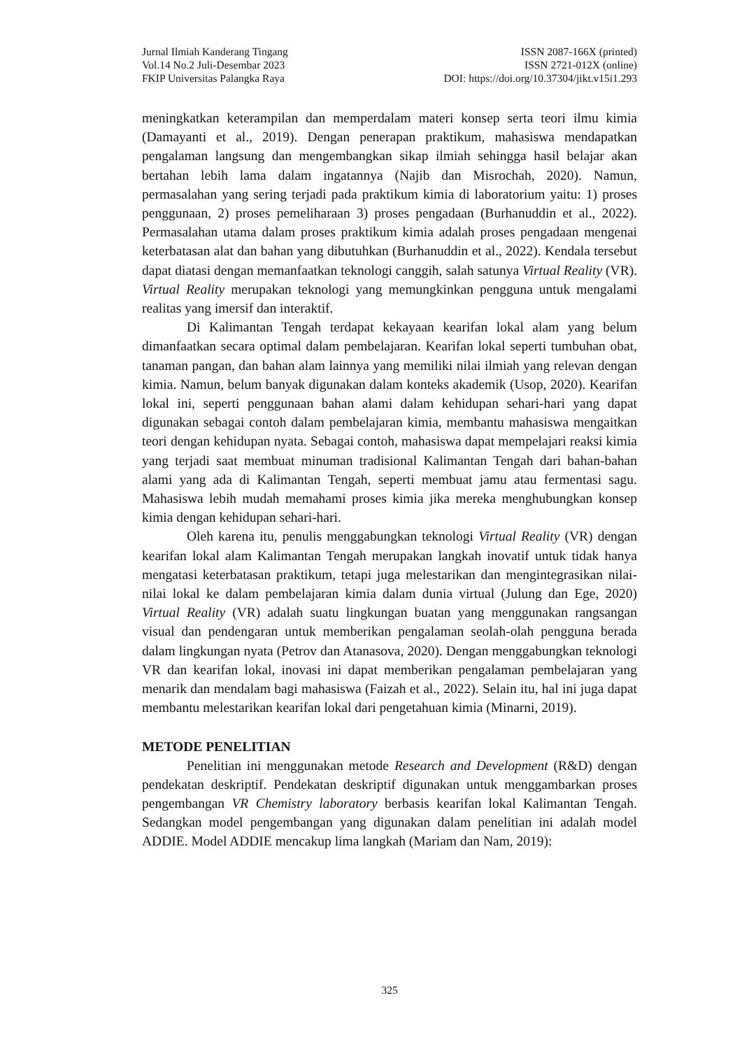Jurnal Ilmiah Kanderang Tingang
Vol.14 No.2 Juli-Desembar 2023
FKIP Universitas Palangka Raya
ISSN 2087-166X (printed)
ISSN 2721-012X (online)
DOI: https://doi.org/10.37304/jikt.v15i1.293
meningkatkan keterampilan dan memperdalam materi konsep serta teori ilmu kimia (Damayanti et al., 2019). Dengan penerapan praktikum, mahasiswa mendapatkan pengalaman langsung dan mengembangkan sikap ilmiah sehingga hasil belajar akan bertahan lebih lama dalam ingatannya (Najib dan Misrochah, 2020). Namun, permasalahan yang sering terjadi pada praktikum kimia di laboratorium yaitu: 1) proses penggunaan, 2) proses pemeliharaan 3) proses pengadaan (Burhanuddin et al., 2022). Permasalahan utama dalam proses praktikum kimia adalah proses pengadaan mengenai keterbatasan alat dan bahan yang dibutuhkan (Burhanuddin et al., 2022). Kendala tersebut dapat diatasi dengan memanfaatkan teknologi canggih, salah satunya Virtual Reality (VR). Virtual Reality merupakan teknologi yang memungkinkan pengguna untuk mengalami realitas yang imersif dan interaktif.
Di Kalimantan Tengah terdapat kekayaan kearifan lokal alam yang belum dimanfaatkan secara optimal dalam pembelajaran. Kearifan lokal seperti tumbuhan obat, tanaman pangan, dan bahan alam lainnya yang memiliki nilai ilmiah yang relevan dengan kimia. Namun, belum banyak digunakan dalam konteks akademik (Usop, 2020). Kearifan lokal ini, seperti penggunaan bahan alami dalam kehidupan sehari-hari yang dapat digunakan sebagai contoh dalam pembelajaran kimia, membantu mahasiswa mengaitkan teori dengan kehidupan nyata. Sebagai contoh, mahasiswa dapat mempelajari reaksi kimia yang terjadi saat membuat minuman tradisional Kalimantan Tengah dari bahan-bahan alami yang ada di Kalimantan Tengah, seperti membuat jamu atau fermentasi sagu. Mahasiswa lebih mudah memahami proses kimia jika mereka menghubungkan konsep kimia dengan kehidupan sehari-hari.
Oleh karena itu, penulis menggabungkan teknologi Virtual Reality (VR) dengan kearifan lokal alam Kalimantan Tengah merupakan langkah inovatif untuk tidak hanya mengatasi keterbatasan praktikum, tetapi juga melestarikan dan mengintegrasikan nilai-nilai lokal ke dalam pembelajaran kimia dalam dunia virtual (Julung dan Ege, 2020) Virtual Reality (VR) adalah suatu lingkungan buatan yang menggunakan rangsangan visual dan pendengaran untuk memberikan pengalaman seolah-olah pengguna berada dalam lingkungan nyata (Petrov dan Atanasova, 2020). Dengan menggabungkan teknologi VR dan kearifan lokal, inovasi ini dapat memberikan pengalaman pembelajaran yang menarik dan mendalam bagi mahasiswa (Faizah et al., 2022). Selain itu, hal ini juga dapat membantu melestarikan kearifan lokal dari pengetahuan kimia (Minarni, 2019).
METODE PENELITIAN
Penelitian ini menggunakan metode Research and Development (R&D) dengan pendekatan deskriptif. Pendekatan deskriptif digunakan untuk menggambarkan proses pengembangan VR Chemistry laboratory berbasis kearifan lokal Kalimantan Tengah. Sedangkan model pengembangan yang digunakan dalam penelitian ini adalah model ADDIE. Model ADDIE mencakup lima langkah (Mariam dan Nam, 2019):
325